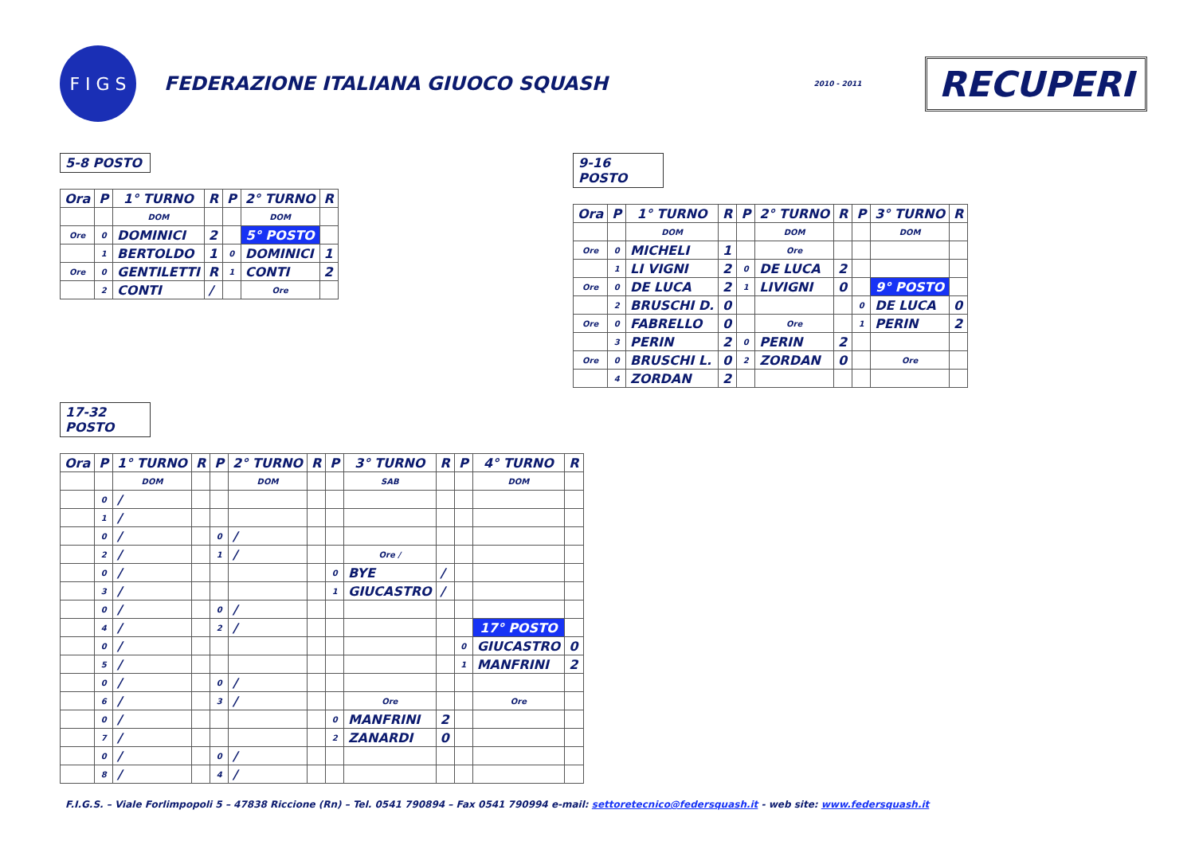F I G S
FEDERAZIONE ITALIANA GIUOCO SQUASH
2010 - 2011
RECUPERI
5-8 POSTO
| Ora | P | 1° TURNO | R | P | 2° TURNO | R |
| --- | --- | --- | --- | --- | --- | --- |
| | | DOM | | | DOM | |
| Ore | 0 | DOMINICI | 2 | | 5° POSTO | |
| | 1 | BERTOLDO | 1 | 0 | DOMINICI | 1 |
| Ore | 0 | GENTILETTI | R | 1 | CONTI | 2 |
| | 2 | CONTI | / | | Ore | |
9-16 POSTO
| Ora | P | 1° TURNO | R | P | 2° TURNO | R | P | 3° TURNO | R |
| --- | --- | --- | --- | --- | --- | --- | --- | --- | --- |
| | | DOM | | | DOM | | | DOM | |
| Ore | 0 | MICHELI | 1 | | Ore | | | | |
| | 1 | LI VIGNI | 2 | 0 | DE LUCA | 2 | | | |
| Ore | 0 | DE LUCA | 2 | 1 | LIVIGNI | 0 | | 9° POSTO | |
| | 2 | BRUSCHI D. | 0 | | | | 0 | DE LUCA | 0 |
| Ore | 0 | FABRELLO | 0 | | Ore | | 1 | PERIN | 2 |
| | 3 | PERIN | 2 | 0 | PERIN | 2 | | | |
| Ore | 0 | BRUSCHI L. | 0 | 2 | ZORDAN | 0 | | Ore | |
| | 4 | ZORDAN | 2 | | | | | | |
17-32 POSTO
| Ora | P | 1° TURNO | R | P | 2° TURNO | R | P | 3° TURNO | R | P | 4° TURNO | R |
| --- | --- | --- | --- | --- | --- | --- | --- | --- | --- | --- | --- | --- |
| | | DOM | | | DOM | | | SAB | | | DOM | |
| | 0 | / | | | | | | | | | | |
| | 1 | / | | | | | | | | | | |
| | 0 | / | | 0 | / | | | | | | | |
| | 2 | / | | 1 | / | | | Ore / | | | | |
| | 0 | / | | | | | 0 | BYE | / | | | |
| | 3 | / | | | | | 1 | GIUCASTRO | / | | | |
| | 0 | / | | 0 | / | | | | | | | |
| | 4 | / | | 2 | / | | | | | | 17° POSTO | |
| | 0 | / | | | | | | | | 0 | GIUCASTRO | 0 |
| | 5 | / | | | | | | | | 1 | MANFRINI | 2 |
| | 0 | / | | 0 | / | | | | | | | |
| | 6 | / | | 3 | / | | | Ore | | | Ore | |
| | 0 | / | | | | | 0 | MANFRINI | 2 | | | |
| | 7 | / | | | | | 2 | ZANARDI | 0 | | | |
| | 0 | / | | 0 | / | | | | | | | |
| | 8 | / | | 4 | / | | | | | | | |
F.I.G.S. – Viale Forlimpopoli 5 – 47838 Riccione (Rn) – Tel. 0541 790894 – Fax 0541 790994 e-mail: settoretecnico@federsquash.it - web site: www.federsquash.it